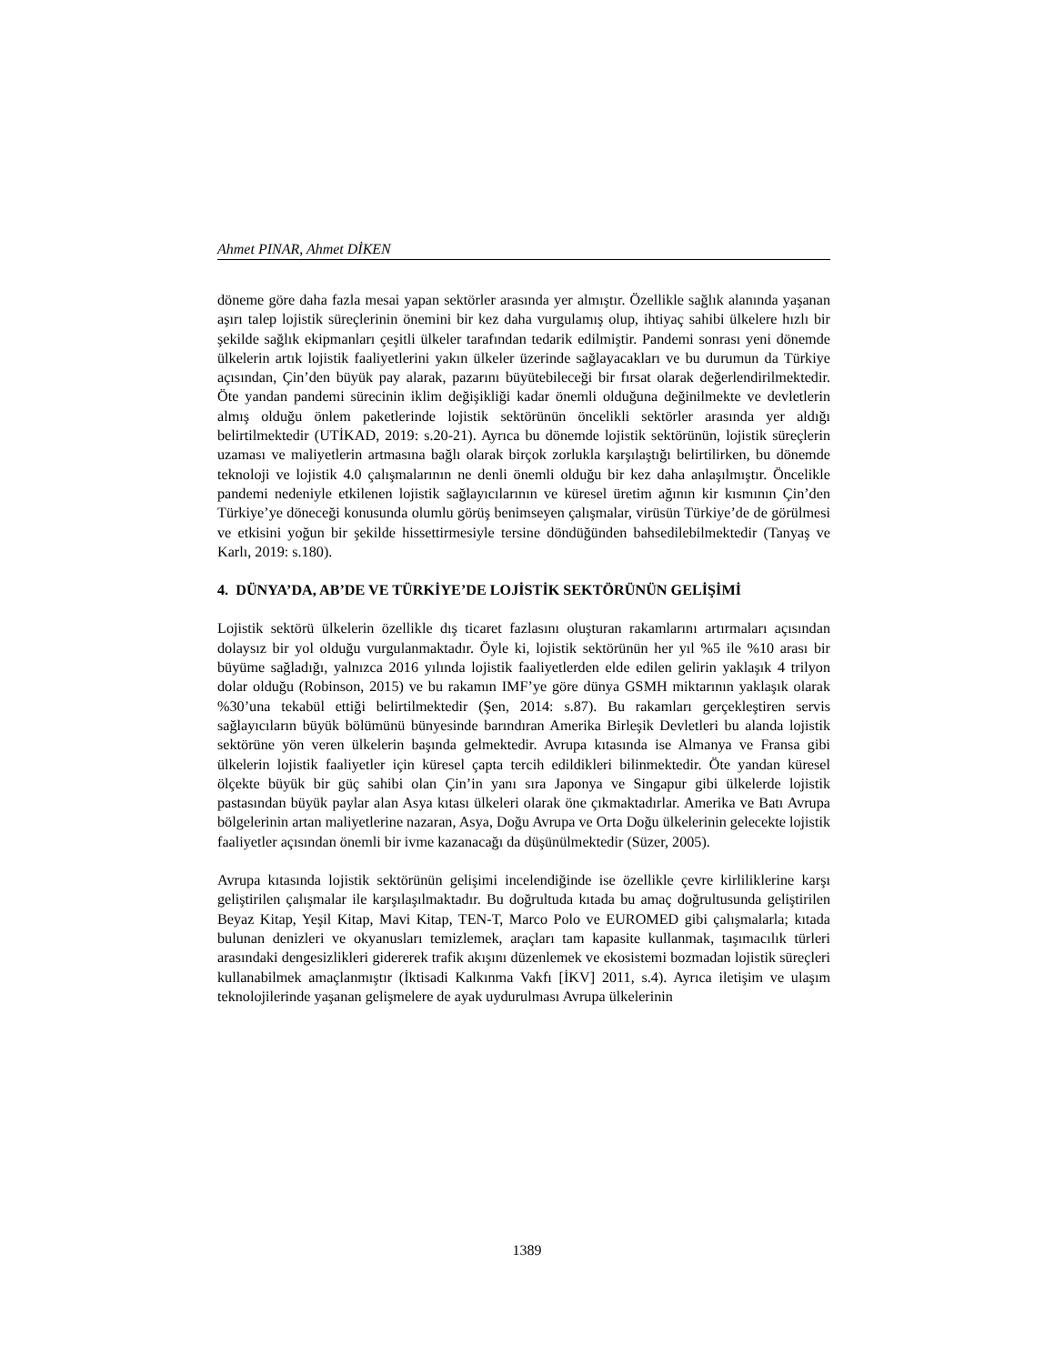Ahmet PINAR, Ahmet DİKEN
döneme göre daha fazla mesai yapan sektörler arasında yer almıştır. Özellikle sağlık alanında yaşanan aşırı talep lojistik süreçlerinin önemini bir kez daha vurgulamış olup, ihtiyaç sahibi ülkelere hızlı bir şekilde sağlık ekipmanları çeşitli ülkeler tarafından tedarik edilmiştir. Pandemi sonrası yeni dönemde ülkelerin artık lojistik faaliyetlerini yakın ülkeler üzerinde sağlayacakları ve bu durumun da Türkiye açısından, Çin’den büyük pay alarak, pazarını büyütebileceği bir fırsat olarak değerlendirilmektedir. Öte yandan pandemi sürecinin iklim değişikliği kadar önemli olduğuna değinilmekte ve devletlerin almış olduğu önlem paketlerinde lojistik sektörünün öncelikli sektörler arasında yer aldığı belirtilmektedir (UTİKAD, 2019: s.20-21). Ayrıca bu dönemde lojistik sektörünün, lojistik süreçlerin uzaması ve maliyetlerin artmasına bağlı olarak birçok zorlukla karşılaştığı belirtilirken, bu dönemde teknoloji ve lojistik 4.0 çalışmalarının ne denli önemli olduğu bir kez daha anlaşılmıştır. Öncelikle pandemi nedeniyle etkilenen lojistik sağlayıcılarının ve küresel üretim ağının kir kısmının Çin’den Türkiye’ye döneceği konusunda olumlu görüş benimseyen çalışmalar, virüsün Türkiye’de de görülmesi ve etkisini yoğun bir şekilde hissettirmesiyle tersine döndüğünden bahsedilebilmektedir (Tanyaş ve Karlı, 2019: s.180).
4. DÜNYA’DA, AB’DE VE TÜRKİYE’DE LOJİSTİK SEKTÖRÜNÜN GELİŞİMİ
Lojistik sektörü ülkelerin özellikle dış ticaret fazlasını oluşturan rakamlarını artırmaları açısından dolaysız bir yol olduğu vurgulanmaktadır. Öyle ki, lojistik sektörünün her yıl %5 ile %10 arası bir büyüme sağladığı, yalnızca 2016 yılında lojistik faaliyetlerden elde edilen gelirin yaklaşık 4 trilyon dolar olduğu (Robinson, 2015) ve bu rakamın IMF’ye göre dünya GSMH miktarının yaklaşık olarak %30’una tekabül ettiği belirtilmektedir (Şen, 2014: s.87). Bu rakamları gerçekleştiren servis sağlayıcıların büyük bölümünü bünyesinde barındıran Amerika Birleşik Devletleri bu alanda lojistik sektörüne yön veren ülkelerin başında gelmektedir. Avrupa kıtasında ise Almanya ve Fransa gibi ülkelerin lojistik faaliyetler için küresel çapta tercih edildikleri bilinmektedir. Öte yandan küresel ölçekte büyük bir güç sahibi olan Çin’in yanı sıra Japonya ve Singapur gibi ülkelerde lojistik pastasından büyük paylar alan Asya kıtası ülkeleri olarak öne çıkmaktadırlar. Amerika ve Batı Avrupa bölgelerinin artan maliyetlerine nazaran, Asya, Doğu Avrupa ve Orta Doğu ülkelerinin gelecekte lojistik faaliyetler açısından önemli bir ivme kazanacağı da düşünülmektedir (Süzer, 2005).
Avrupa kıtasında lojistik sektörünün gelişimi incelendiğinde ise özellikle çevre kirliliklerine karşı geliştirilen çalışmalar ile karşılaşılmaktadır. Bu doğrultuda kıtada bu amaç doğrultusunda geliştirilen Beyaz Kitap, Yeşil Kitap, Mavi Kitap, TEN-T, Marco Polo ve EUROMED gibi çalışmalarla; kıtada bulunan denizleri ve okyanusları temizlemek, araçları tam kapasite kullanmak, taşımacılık türleri arasındaki dengesizlikleri gidererek trafik akışını düzenlemek ve ekosistemi bozmadan lojistik süreçleri kullanabilmek amaçlanmıştır (İktisadi Kalkınma Vakfı [İKV] 2011, s.4). Ayrıca iletişim ve ulaşım teknolojilerinde yaşanan gelişmelere de ayak uydurulması Avrupa ülkelerinin
1389